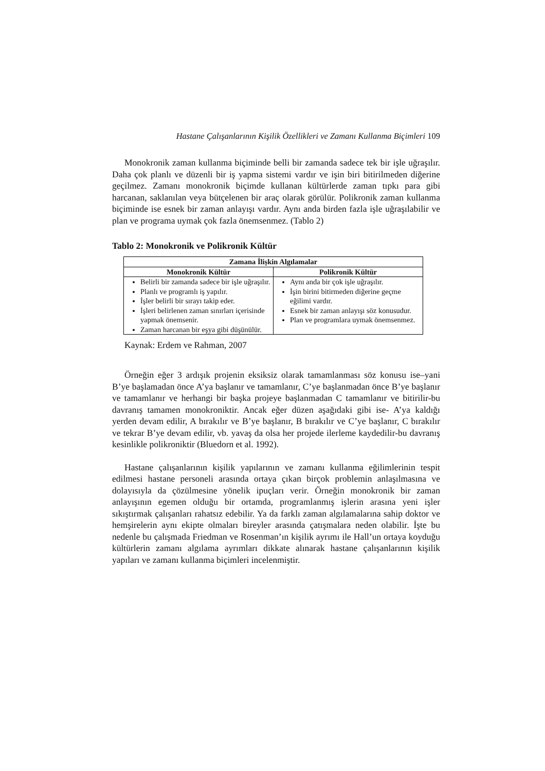Hastane Çalışanlarının Kişilik Özellikleri ve Zamanı Kullanma Biçimleri 109
Monokronik zaman kullanma biçiminde belli bir zamanda sadece tek bir işle uğraşılır. Daha çok planlı ve düzenli bir iş yapma sistemi vardır ve işin biri bitirilmeden diğerine geçilmez. Zamanı monokronik biçimde kullanan kültürlerde zaman tıpkı para gibi harcanan, saklanılan veya bütçelenen bir araç olarak görülür. Polikronik zaman kullanma biçiminde ise esnek bir zaman anlayışı vardır. Aynı anda birden fazla işle uğraşılabilir ve plan ve programa uymak çok fazla önemsenmez. (Tablo 2)
Tablo 2: Monokronik ve Polikronik Kültür
| Zamana İlişkin Algılamalar | |
| --- | --- |
| Monokronik Kültür | Polikronik Kültür |
| Belirli bir zamanda sadece bir işle uğraşılır. Planlı ve programlı iş yapılır. İşler belirli bir sırayı takip eder. İşleri belirlenen zaman sınırları içerisinde yapmak önemsenir. Zaman harcanan bir eşya gibi düşünülür. | Aynı anda bir çok işle uğraşılır. İşin birini bitirmeden diğerine geçme eğilimi vardır. Esnek bir zaman anlayışı söz konusudur. Plan ve programlara uymak önemsenmez. |
Kaynak: Erdem ve Rahman, 2007
Örneğin eğer 3 ardışık projenin eksiksiz olarak tamamlanması söz konusu ise–yani B’ye başlamadan önce A’ya başlanır ve tamamlanır, C’ye başlanmadan önce B’ye başlanır ve tamamlanır ve herhangi bir başka projeye başlanmadan C tamamlanır ve bitirilir-bu davranış tamamen monokroniktir. Ancak eğer düzen aşağıdaki gibi ise- A’ya kaldığı yerden devam edilir, A bırakılır ve B’ye başlanır, B bırakılır ve C’ye başlanır, C bırakılır ve tekrar B’ye devam edilir, vb. yavaş da olsa her projede ilerleme kaydedilir-bu davranış kesinlikle polikroniktir (Bluedorn et al. 1992).
Hastane çalışanlarının kişilik yapılarının ve zamanı kullanma eğilimlerinin tespit edilmesi hastane personeli arasında ortaya çıkan birçok problemin anlaşılmasına ve dolayısıyla da çözülmesine yönelik ipuçları verir. Örneğin monokronik bir zaman anlayışının egemen olduğu bir ortamda, programlanmış işlerin arasına yeni işler sıkıştırmak çalışanları rahatsız edebilir. Ya da farklı zaman algılamalarına sahip doktor ve hemşirelerin aynı ekipte olmaları bireyler arasında çatışmalara neden olabilir. İşte bu nedenle bu çalışmada Friedman ve Rosenman’ın kişilik ayrımı ile Hall’un ortaya koyduğu kültürlerin zamanı algılama ayrımları dikkate alınarak hastane çalışanlarının kişilik yapıları ve zamanı kullanma biçimleri incelenmiştir.